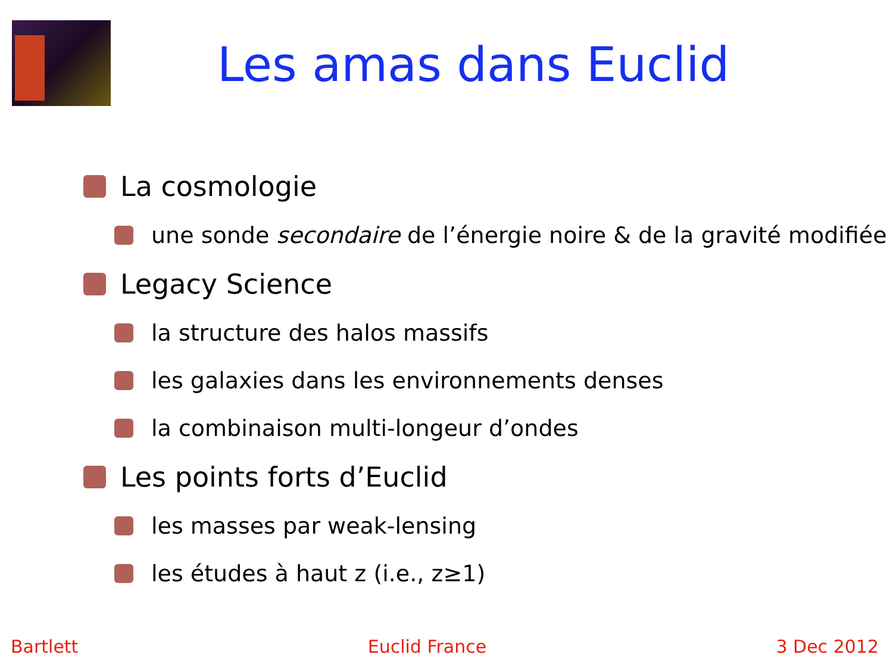Les amas dans Euclid
La cosmologie
une sonde secondaire de l’énergie noire & de la gravité modifiée
Legacy Science
la structure des halos massifs
les galaxies dans les environnements denses
la combinaison multi-longeur d’ondes
Les points forts d’Euclid
les masses par weak-lensing
les études à haut z (i.e., z≥1)
Bartlett Euclid France 3 Dec 2012